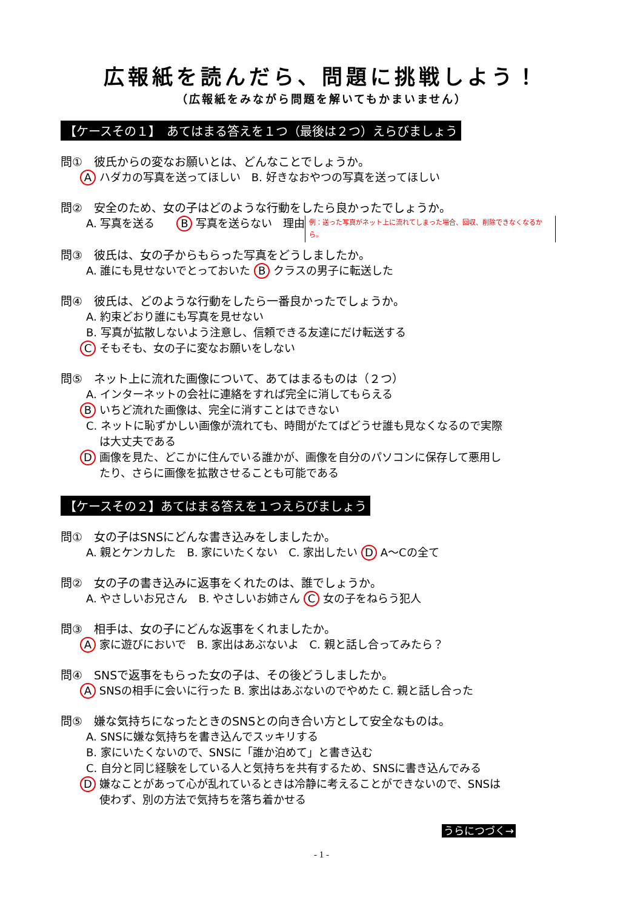広報紙を読んだら、問題に挑戦しよう！
（広報紙をみながら問題を解いてもかまいません）
【ケースその１】　あてはまる答えを１つ（最後は２つ）えらびましょう
問①　彼氏からの変なお願いとは、どんなことでしょうか。
A ハダカの写真を送ってほしい　B. 好きなおやつの写真を送ってほしい
問②　安全のため、女の子はどのような行動をしたら良かったでしょうか。
A. 写真を送る　　B 写真を送らない　理由 例：送った写真がネット上に流れてしまった場合、回収、削除できなくなるから。
問③　彼氏は、女の子からもらった写真をどうしましたか。
A. 誰にも見せないでとっておいた B クラスの男子に転送した
問④　彼氏は、どのような行動をしたら一番良かったでしょうか。
A. 約束どおり誰にも写真を見せない
B. 写真が拡散しないよう注意し、信頼できる友達にだけ転送する
C そもそも、女の子に変なお願いをしない
問⑤　ネット上に流れた画像について、あてはまるものは（２つ）
A. インターネットの会社に連絡をすれば完全に消してもらえる
B いちど流れた画像は、完全に消すことはできない
C. ネットに恥ずかしい画像が流れても、時間がたてばどうせ誰も見なくなるので実際
は大丈夫である
D 画像を見た、どこかに住んでいる誰かが、画像を自分のパソコンに保存して悪用し
たり、さらに画像を拡散させることも可能である
【ケースその２】あてはまる答えを１つえらびましょう
問①　女の子はSNSにどんな書き込みをしましたか。
A. 親とケンカした　B. 家にいたくない　C. 家出したい D A～Cの全て
問②　女の子の書き込みに返事をくれたのは、誰でしょうか。
A. やさしいお兄さん　B. やさしいお姉さん C 女の子をねらう犯人
問③　相手は、女の子にどんな返事をくれましたか。
A 家に遊びにおいで　B. 家出はあぶないよ　C. 親と話し合ってみたら？
問④　SNSで返事をもらった女の子は、その後どうしましたか。
A SNSの相手に会いに行った B. 家出はあぶないのでやめた C. 親と話し合った
問⑤　嫌な気持ちになったときのSNSとの向き合い方として安全なものは。
A. SNSに嫌な気持ちを書き込んでスッキリする
B. 家にいたくないので、SNSに「誰か泊めて」と書き込む
C. 自分と同じ経験をしている人と気持ちを共有するため、SNSに書き込んでみる
D 嫌なことがあって心が乱れているときは冷静に考えることができないので、SNSは
使わず、別の方法で気持ちを落ち着かせる
うらにつづく→
- 1 -